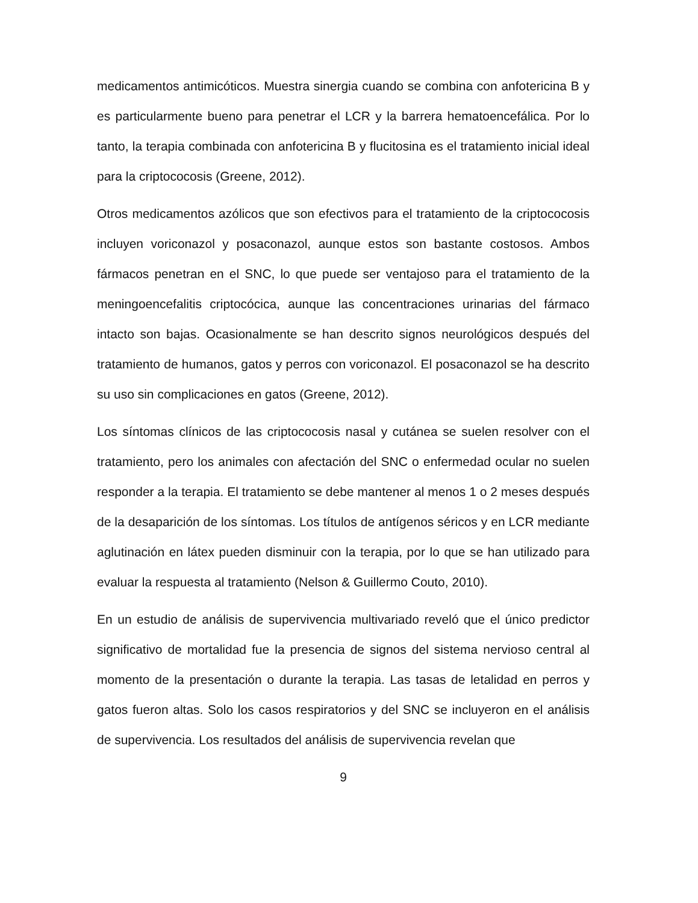medicamentos antimicóticos. Muestra sinergia cuando se combina con anfotericina B y es particularmente bueno para penetrar el LCR y la barrera hematoencefálica. Por lo tanto, la terapia combinada con anfotericina B y flucitosina es el tratamiento inicial ideal para la criptococosis (Greene, 2012).
Otros medicamentos azólicos que son efectivos para el tratamiento de la criptococosis incluyen voriconazol y posaconazol, aunque estos son bastante costosos. Ambos fármacos penetran en el SNC, lo que puede ser ventajoso para el tratamiento de la meningoencefalitis criptocócica, aunque las concentraciones urinarias del fármaco intacto son bajas. Ocasionalmente se han descrito signos neurológicos después del tratamiento de humanos, gatos y perros con voriconazol. El posaconazol se ha descrito su uso sin complicaciones en gatos (Greene, 2012).
Los síntomas clínicos de las criptococosis nasal y cutánea se suelen resolver con el tratamiento, pero los animales con afectación del SNC o enfermedad ocular no suelen responder a la terapia. El tratamiento se debe mantener al menos 1 o 2 meses después de la desaparición de los síntomas. Los títulos de antígenos séricos y en LCR mediante aglutinación en látex pueden disminuir con la terapia, por lo que se han utilizado para evaluar la respuesta al tratamiento (Nelson & Guillermo Couto, 2010).
En un estudio de análisis de supervivencia multivariado reveló que el único predictor significativo de mortalidad fue la presencia de signos del sistema nervioso central al momento de la presentación o durante la terapia. Las tasas de letalidad en perros y gatos fueron altas. Solo los casos respiratorios y del SNC se incluyeron en el análisis de supervivencia. Los resultados del análisis de supervivencia revelan que
9